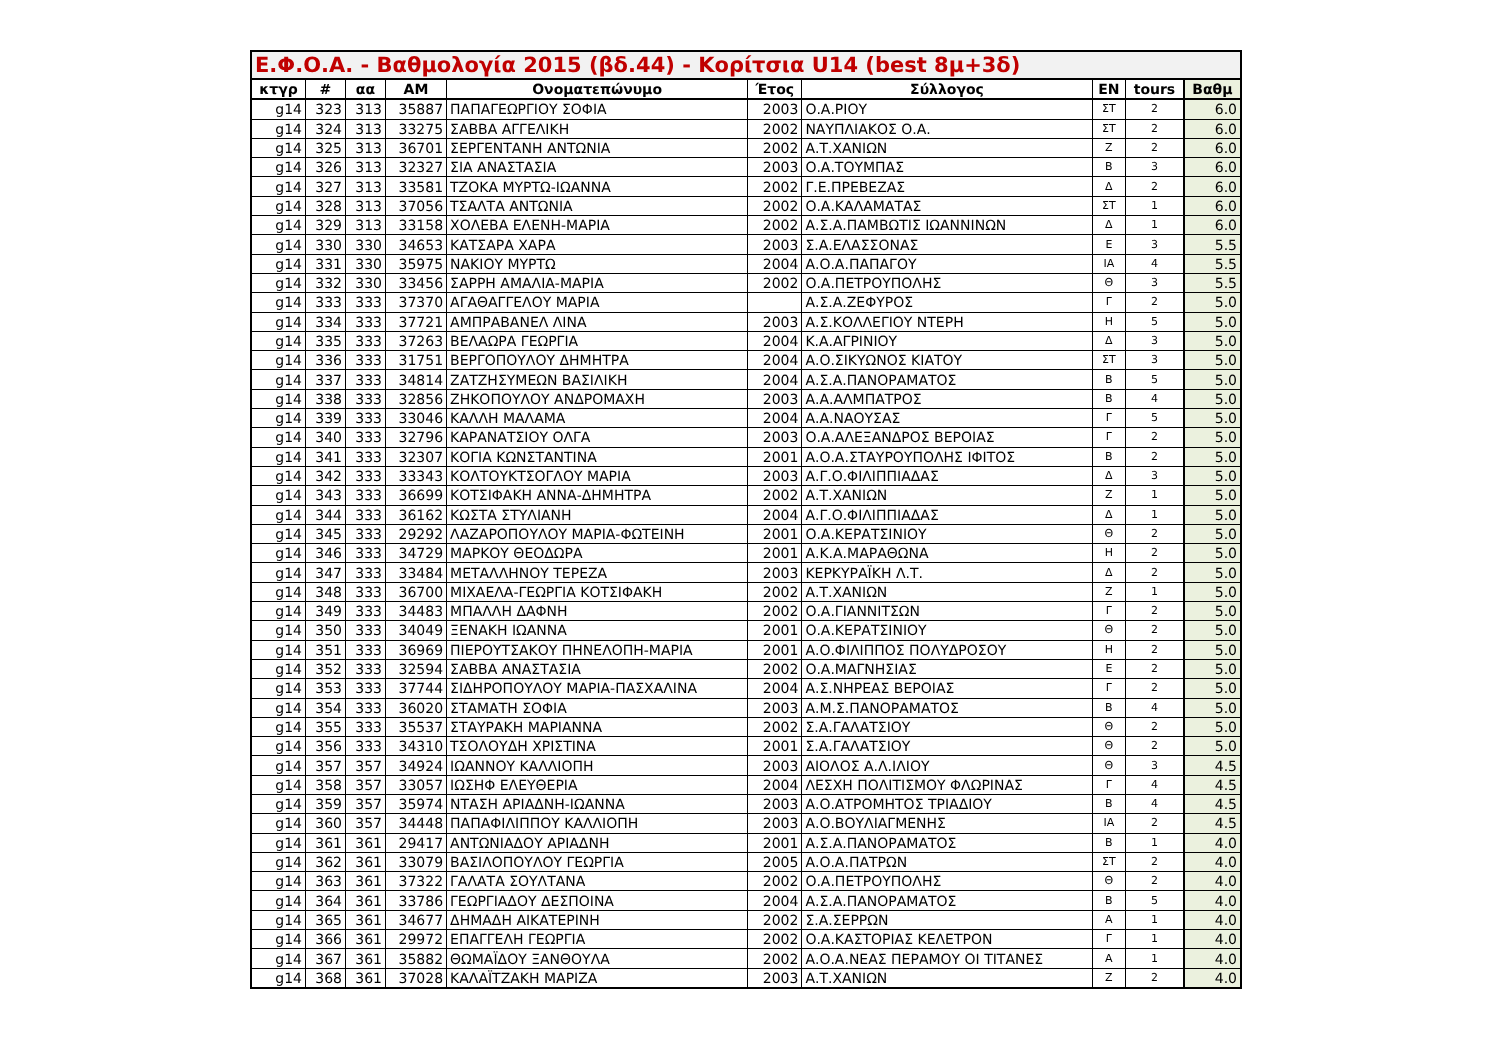| Ε.Φ.Ο.Α. - Βαθμολογία 2015 (βδ.44) - Κορίτσια U14 (best 8μ+3δ) | | | | | | | | | |
| --- | --- | --- | --- | --- | --- | --- | --- | --- | --- |
| κτγρ | # | αα | ΑΜ | Ονοματεπώνυμο | Έτος | Σύλλογος | ΕΝ | tours | Βαθμ |
| g14 | 323 | 313 | 35887 | ΠΑΠΑΓΕΩΡΓΙΟΥ ΣΟΦΙΑ | 2003 | Ο.Α.ΡΙΟΥ | ΣΤ | 2 | 6.0 |
| g14 | 324 | 313 | 33275 | ΣΑΒΒΑ ΑΓΓΕΛΙΚΗ | 2002 | ΝΑΥΠΛΙΑΚΟΣ Ο.Α. | ΣΤ | 2 | 6.0 |
| g14 | 325 | 313 | 36701 | ΣΕΡΓΕΝΤΑΝΗ ΑΝΤΩΝΙΑ | 2002 | Α.Τ.ΧΑΝΙΩΝ | Ζ | 2 | 6.0 |
| g14 | 326 | 313 | 32327 | ΣΙΑ ΑΝΑΣΤΑΣΙΑ | 2003 | Ο.Α.ΤΟΥΜΠΑΣ | Β | 3 | 6.0 |
| g14 | 327 | 313 | 33581 | ΤΖΟΚΑ ΜΥΡΤΩ-ΙΩΑΝΝΑ | 2002 | Γ.Ε.ΠΡΕΒΕΖΑΣ | Δ | 2 | 6.0 |
| g14 | 328 | 313 | 37056 | ΤΣΑΛΤΑ ΑΝΤΩΝΙΑ | 2002 | Ο.Α.ΚΑΛΑΜΑΤΑΣ | ΣΤ | 1 | 6.0 |
| g14 | 329 | 313 | 33158 | ΧΟΛΕΒΑ ΕΛΕΝΗ-ΜΑΡΙΑ | 2002 | Α.Σ.Α.ΠΑΜΒΩΤΙΣ ΙΩΑΝΝΙΝΩΝ | Δ | 1 | 6.0 |
| g14 | 330 | 330 | 34653 | ΚΑΤΣΑΡΑ ΧΑΡΑ | 2003 | Σ.Α.ΕΛΑΣΣΟΝΑΣ | Ε | 3 | 5.5 |
| g14 | 331 | 330 | 35975 | ΝΑΚΙΟΥ ΜΥΡΤΩ | 2004 | Α.Ο.Α.ΠΑΠΑΓΟΥ | ΙΑ | 4 | 5.5 |
| g14 | 332 | 330 | 33456 | ΣΑΡΡΗ ΑΜΑΛΙΑ-ΜΑΡΙΑ | 2002 | Ο.Α.ΠΕΤΡΟΥΠΟΛΗΣ | Θ | 3 | 5.5 |
| g14 | 333 | 333 | 37370 | ΑΓΑΘΑΓΓΕΛΟΥ ΜΑΡΙΑ | | Α.Σ.Α.ΖΕΦΥΡΟΣ | Γ | 2 | 5.0 |
| g14 | 334 | 333 | 37721 | ΑΜΠΡΑΒΑΝΕΛ ΛΙΝΑ | 2003 | Α.Σ.ΚΟΛΛΕΓΙΟΥ ΝΤΕΡΗ | Η | 5 | 5.0 |
| g14 | 335 | 333 | 37263 | ΒΕΛΑΩΡΑ ΓΕΩΡΓΙΑ | 2004 | Κ.Α.ΑΓΡΙΝΙΟΥ | Δ | 3 | 5.0 |
| g14 | 336 | 333 | 31751 | ΒΕΡΓΟΠΟΥΛΟΥ ΔΗΜΗΤΡΑ | 2004 | Α.Ο.ΣΙΚΥΩΝΟΣ ΚΙΑΤΟΥ | ΣΤ | 3 | 5.0 |
| g14 | 337 | 333 | 34814 | ΖΑΤΖΗΣΥΜΕΩΝ ΒΑΣΙΛΙΚΗ | 2004 | Α.Σ.Α.ΠΑΝΟΡΑΜΑΤΟΣ | Β | 5 | 5.0 |
| g14 | 338 | 333 | 32856 | ΖΗΚΟΠΟΥΛΟΥ ΑΝΔΡΟΜΑΧΗ | 2003 | Α.Α.ΑΛΜΠΑΤΡΟΣ | Β | 4 | 5.0 |
| g14 | 339 | 333 | 33046 | ΚΑΛΛΗ ΜΑΛΑΜΑ | 2004 | Α.Α.ΝΑΟΥΣΑΣ | Γ | 5 | 5.0 |
| g14 | 340 | 333 | 32796 | ΚΑΡΑΝΑΤΣΙΟΥ ΟΛΓΑ | 2003 | Ο.Α.ΑΛΕΞΑΝΔΡΟΣ ΒΕΡΟΙΑΣ | Γ | 2 | 5.0 |
| g14 | 341 | 333 | 32307 | ΚΟΓΙΑ ΚΩΝΣΤΑΝΤΙΝΑ | 2001 | Α.Ο.Α.ΣΤΑΥΡΟΥΠΟΛΗΣ ΙΦΙΤΟΣ | Β | 2 | 5.0 |
| g14 | 342 | 333 | 33343 | ΚΟΛΤΟΥΚΤΣΟΓΛΟΥ ΜΑΡΙΑ | 2003 | Α.Γ.Ο.ΦΙΛΙΠΠΙΑΔΑΣ | Δ | 3 | 5.0 |
| g14 | 343 | 333 | 36699 | ΚΟΤΣΙΦΑΚΗ ΑΝΝΑ-ΔΗΜΗΤΡΑ | 2002 | Α.Τ.ΧΑΝΙΩΝ | Ζ | 1 | 5.0 |
| g14 | 344 | 333 | 36162 | ΚΩΣΤΑ ΣΤΥΛΙΑΝΗ | 2004 | Α.Γ.Ο.ΦΙΛΙΠΠΙΑΔΑΣ | Δ | 1 | 5.0 |
| g14 | 345 | 333 | 29292 | ΛΑΖΑΡΟΠΟΥΛΟΥ ΜΑΡΙΑ-ΦΩΤΕΙΝΗ | 2001 | Ο.Α.ΚΕΡΑΤΣΙΝΙΟΥ | Θ | 2 | 5.0 |
| g14 | 346 | 333 | 34729 | ΜΑΡΚΟΥ ΘΕΟΔΩΡΑ | 2001 | Α.Κ.Α.ΜΑΡΑΘΩΝΑ | Η | 2 | 5.0 |
| g14 | 347 | 333 | 33484 | ΜΕΤΑΛΛΗΝΟΥ ΤΕΡΕΖΑ | 2003 | ΚΕΡΚΥΡΑΪΚΗ Λ.Τ. | Δ | 2 | 5.0 |
| g14 | 348 | 333 | 36700 | ΜΙΧΑΕΛΑ-ΓΕΩΡΓΙΑ ΚΟΤΣΙΦΑΚΗ | 2002 | Α.Τ.ΧΑΝΙΩΝ | Ζ | 1 | 5.0 |
| g14 | 349 | 333 | 34483 | ΜΠΑΛΛΗ ΔΑΦΝΗ | 2002 | Ο.Α.ΓΙΑΝΝΙΤΣΩΝ | Γ | 2 | 5.0 |
| g14 | 350 | 333 | 34049 | ΞΕΝΑΚΗ ΙΩΑΝΝΑ | 2001 | Ο.Α.ΚΕΡΑΤΣΙΝΙΟΥ | Θ | 2 | 5.0 |
| g14 | 351 | 333 | 36969 | ΠΙΕΡΟΥΤΣΑΚΟΥ ΠΗΝΕΛΟΠΗ-ΜΑΡΙΑ | 2001 | Α.Ο.ΦΙΛΙΠΠΟΣ ΠΟΛΥΔΡΟΣΟΥ | Η | 2 | 5.0 |
| g14 | 352 | 333 | 32594 | ΣΑΒΒΑ ΑΝΑΣΤΑΣΙΑ | 2002 | Ο.Α.ΜΑΓΝΗΣΙΑΣ | Ε | 2 | 5.0 |
| g14 | 353 | 333 | 37744 | ΣΙΔΗΡΟΠΟΥΛΟΥ ΜΑΡΙΑ-ΠΑΣΧΑΛΙΝΑ | 2004 | Α.Σ.ΝΗΡΕΑΣ ΒΕΡΟΙΑΣ | Γ | 2 | 5.0 |
| g14 | 354 | 333 | 36020 | ΣΤΑΜΑΤΗ ΣΟΦΙΑ | 2003 | Α.Μ.Σ.ΠΑΝΟΡΑΜΑΤΟΣ | Β | 4 | 5.0 |
| g14 | 355 | 333 | 35537 | ΣΤΑΥΡΑΚΗ ΜΑΡΙΑΝΝΑ | 2002 | Σ.Α.ΓΑΛΑΤΣΙΟΥ | Θ | 2 | 5.0 |
| g14 | 356 | 333 | 34310 | ΤΣΟΛΟΥΔΗ ΧΡΙΣΤΙΝΑ | 2001 | Σ.Α.ΓΑΛΑΤΣΙΟΥ | Θ | 2 | 5.0 |
| g14 | 357 | 357 | 34924 | ΙΩΑΝΝΟΥ ΚΑΛΛΙΟΠΗ | 2003 | ΑΙΟΛΟΣ Α.Λ.ΙΛΙΟΥ | Θ | 3 | 4.5 |
| g14 | 358 | 357 | 33057 | ΙΩΣΗΦ ΕΛΕΥΘΕΡΙΑ | 2004 | ΛΕΣΧΗ ΠΟΛΙΤΙΣΜΟΥ ΦΛΩΡΙΝΑΣ | Γ | 4 | 4.5 |
| g14 | 359 | 357 | 35974 | ΝΤΑΣΗ ΑΡΙΑΔΝΗ-ΙΩΑΝΝΑ | 2003 | Α.Ο.ΑΤΡΟΜΗΤΟΣ ΤΡΙΑΔΙΟΥ | Β | 4 | 4.5 |
| g14 | 360 | 357 | 34448 | ΠΑΠΑΦΙΛΙΠΠΟΥ ΚΑΛΛΙΟΠΗ | 2003 | Α.Ο.ΒΟΥΛΙΑΓΜΕΝΗΣ | ΙΑ | 2 | 4.5 |
| g14 | 361 | 361 | 29417 | ΑΝΤΩΝΙΑΔΟΥ ΑΡΙΑΔΝΗ | 2001 | Α.Σ.Α.ΠΑΝΟΡΑΜΑΤΟΣ | Β | 1 | 4.0 |
| g14 | 362 | 361 | 33079 | ΒΑΣΙΛΟΠΟΥΛΟΥ ΓΕΩΡΓΙΑ | 2005 | Α.Ο.Α.ΠΑΤΡΩΝ | ΣΤ | 2 | 4.0 |
| g14 | 363 | 361 | 37322 | ΓΑΛΑΤΑ ΣΟΥΛΤΑΝΑ | 2002 | Ο.Α.ΠΕΤΡΟΥΠΟΛΗΣ | Θ | 2 | 4.0 |
| g14 | 364 | 361 | 33786 | ΓΕΩΡΓΙΑΔΟΥ ΔΕΣΠΟΙΝΑ | 2004 | Α.Σ.Α.ΠΑΝΟΡΑΜΑΤΟΣ | Β | 5 | 4.0 |
| g14 | 365 | 361 | 34677 | ΔΗΜΑΔΗ ΑΙΚΑΤΕΡΙΝΗ | 2002 | Σ.Α.ΣΕΡΡΩΝ | Α | 1 | 4.0 |
| g14 | 366 | 361 | 29972 | ΕΠΑΓΓΕΛΗ ΓΕΩΡΓΙΑ | 2002 | Ο.Α.ΚΑΣΤΟΡΙΑΣ ΚΕΛΕΤΡΟΝ | Γ | 1 | 4.0 |
| g14 | 367 | 361 | 35882 | ΘΩΜΑΪΔΟΥ ΞΑΝΘΟΥΛΑ | 2002 | Α.Ο.Α.ΝΕΑΣ ΠΕΡΑΜΟΥ ΟΙ ΤΙΤΑΝΕΣ | Α | 1 | 4.0 |
| g14 | 368 | 361 | 37028 | ΚΑΛΑΪΤΖΑΚΗ ΜΑΡΙΖΑ | 2003 | Α.Τ.ΧΑΝΙΩΝ | Ζ | 2 | 4.0 |